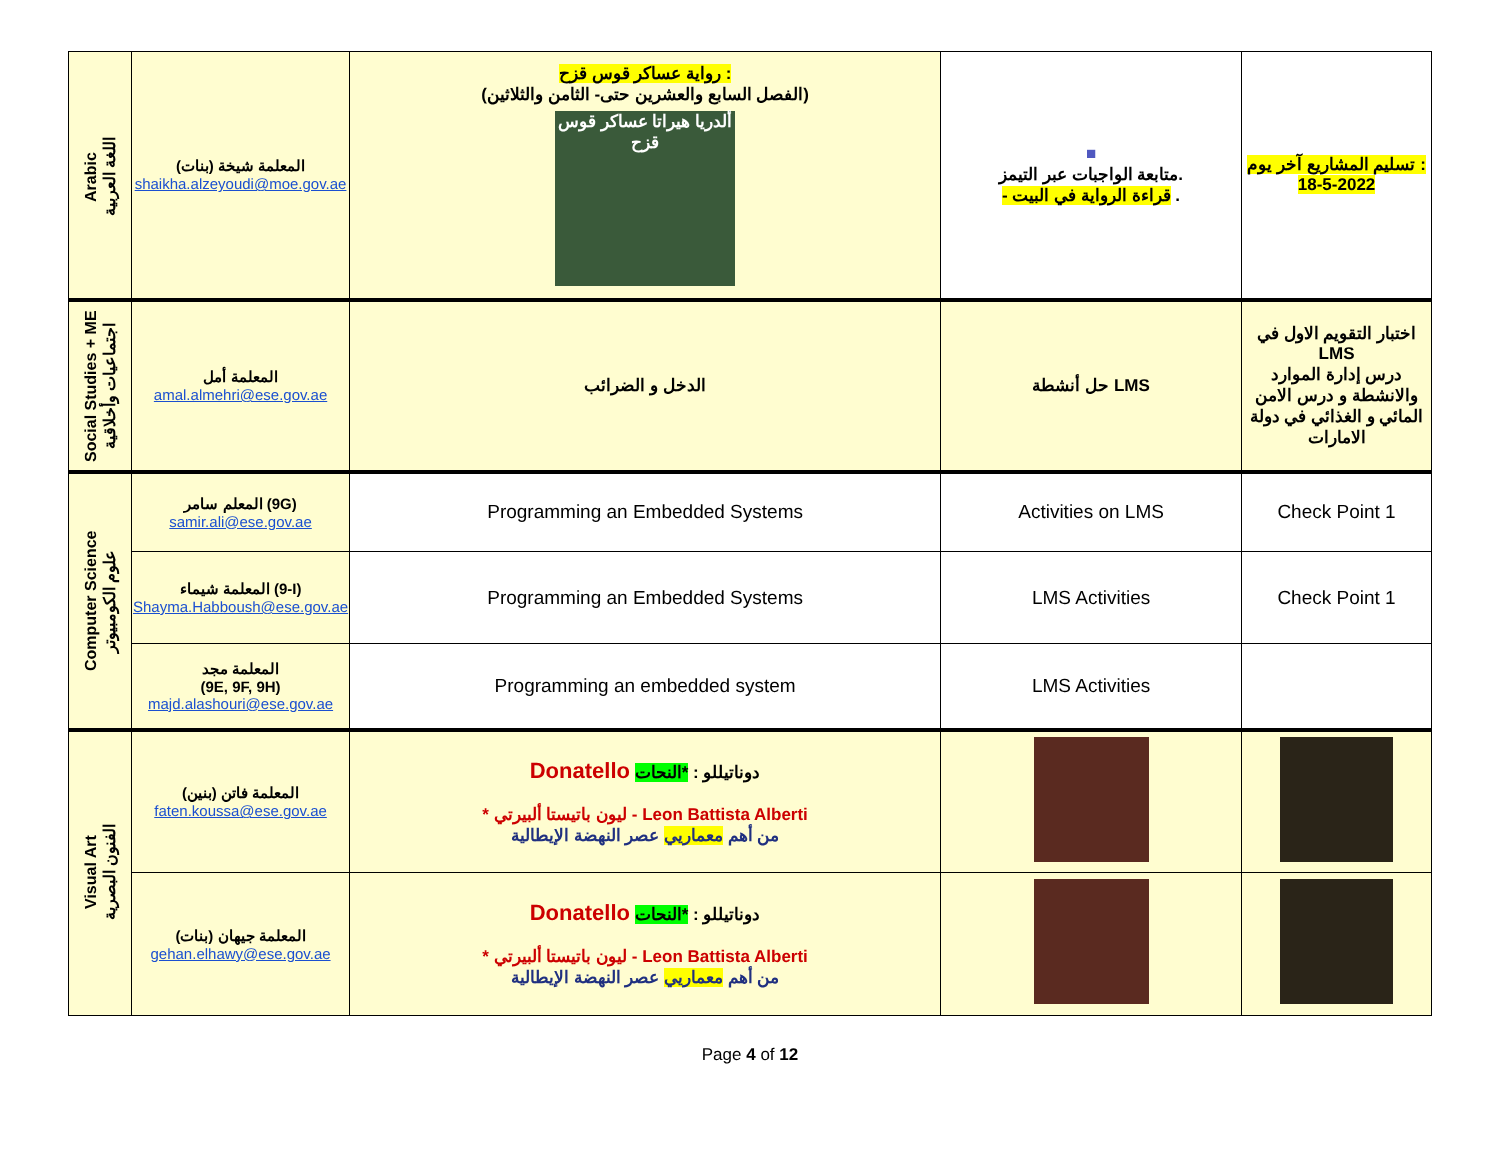| Arabic اللغة العربية | المعلمة شيخة (بنات) shaikha.alzeyoudi@moe.gov.ae | رواية عساكر قوس قزح : (الفصل السابع والعشرين حتى- الثامن والثلاثين) ألدريا هيراتا عساكر قوس قزح | ■ متابعة الواجبات عبر التيمز. - قراءة الرواية في البيت . | تسليم المشاريع آخر يوم : 18-5-2022 |
| Social Studies + ME اجتماعيات وأخلاقية | المعلمة أمل amal.almehri@ese.gov.ae | الدخل و الضرائب | حل أنشطة LMS | اختبار التقويم الاول في LMS درس إدارة الموارد والانشطة و درس الامن المائي و الغذائي في دولة الامارات |
| Computer Science علوم الكومبيوتر | المعلم سامر (9G) samir.ali@ese.gov.ae | Programming an Embedded Systems | Activities on LMS | Check Point 1 |
| | المعلمة شيماء (9-I) Shayma.Habboush@ese.gov.ae | Programming an Embedded Systems | LMS Activities | Check Point 1 |
| | المعلمة مجد (9E, 9F, 9H) majd.alashouri@ese.gov.ae | Programming an embedded system | LMS Activities | |
| Visual Art الفنون البصرية | المعلمة فاتن (بنين) faten.koussa@ese.gov.ae | Donatello دوناتيللو : *النحات * ليون باتيستا ألبيرتي - Leon Battista Alberti من أهم معماريي عصر النهضة الإيطالية | | |
| | المعلمة جيهان (بنات) gehan.elhawy@ese.gov.ae | Donatello دوناتيللو : *النحات * ليون باتيستا ألبيرتي - Leon Battista Alberti من أهم معماريي عصر النهضة الإيطالية | | |
Page 4 of 12